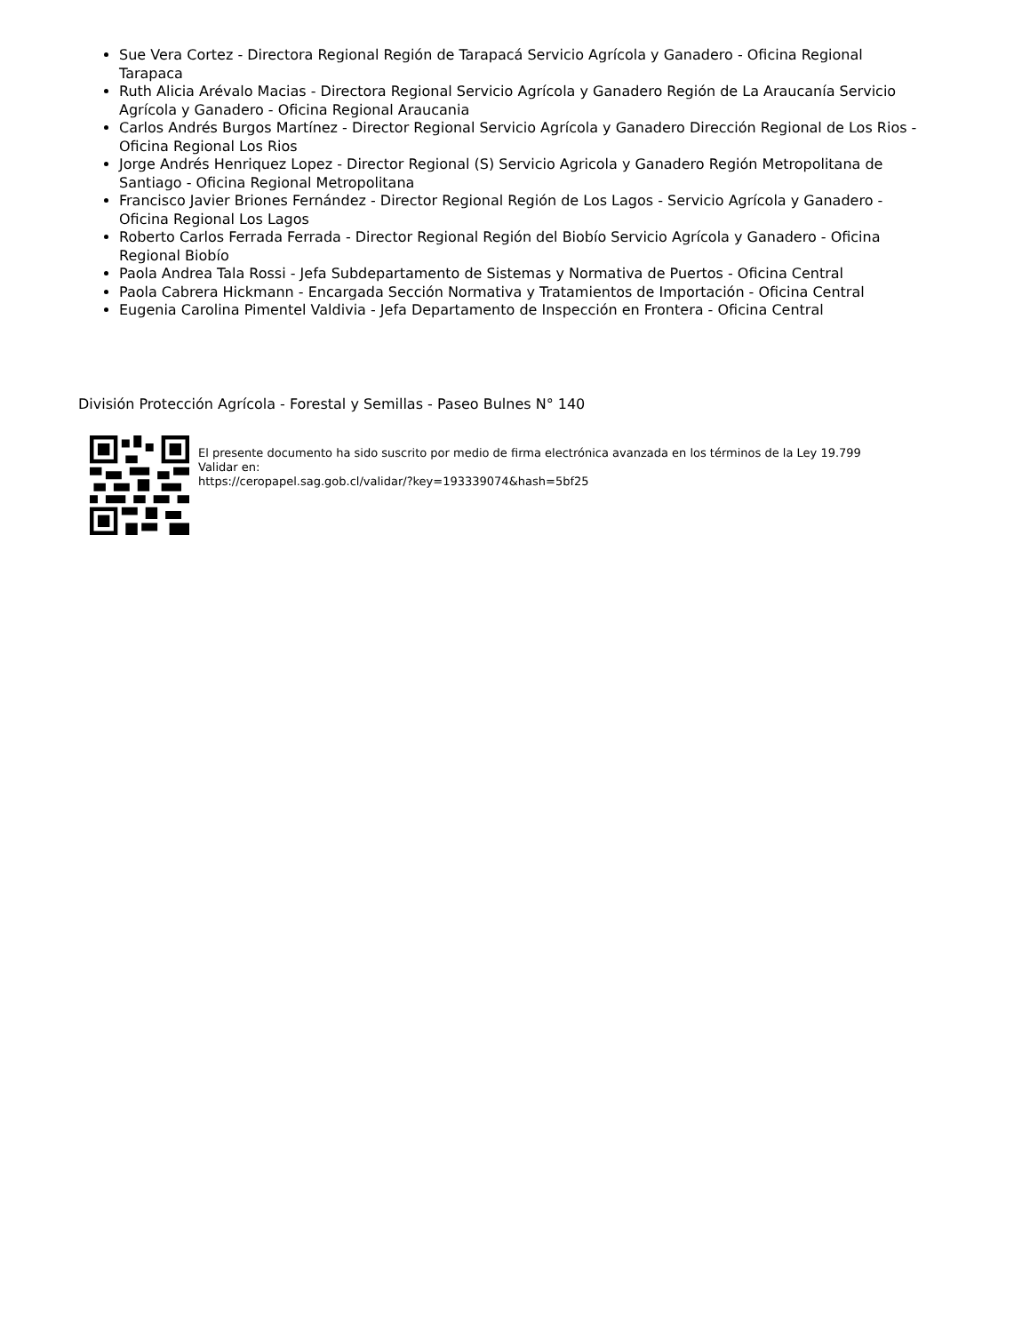Sue Vera Cortez - Directora Regional Región de Tarapacá Servicio Agrícola y Ganadero - Oficina Regional Tarapaca
Ruth Alicia Arévalo Macias - Directora Regional Servicio Agrícola y Ganadero Región de La Araucanía Servicio Agrícola y Ganadero - Oficina Regional Araucania
Carlos Andrés Burgos Martínez - Director Regional Servicio Agrícola y Ganadero Dirección Regional de Los Rios - Oficina Regional Los Rios
Jorge Andrés Henriquez Lopez - Director Regional (S) Servicio Agricola y Ganadero Región Metropolitana de Santiago - Oficina Regional Metropolitana
Francisco Javier Briones Fernández - Director Regional Región de Los Lagos - Servicio Agrícola y Ganadero - Oficina Regional Los Lagos
Roberto Carlos Ferrada Ferrada - Director Regional Región del Biobío Servicio Agrícola y Ganadero - Oficina Regional Biobío
Paola Andrea Tala Rossi - Jefa Subdepartamento de Sistemas y Normativa de Puertos - Oficina Central
Paola Cabrera Hickmann - Encargada Sección Normativa y Tratamientos de Importación - Oficina Central
Eugenia Carolina Pimentel Valdivia - Jefa Departamento de Inspección en Frontera - Oficina Central
División Protección Agrícola - Forestal y Semillas - Paseo Bulnes N° 140
El presente documento ha sido suscrito por medio de firma electrónica avanzada en los términos de la Ley 19.799
Validar en:
https://ceropapel.sag.gob.cl/validar/?key=193339074&hash=5bf25